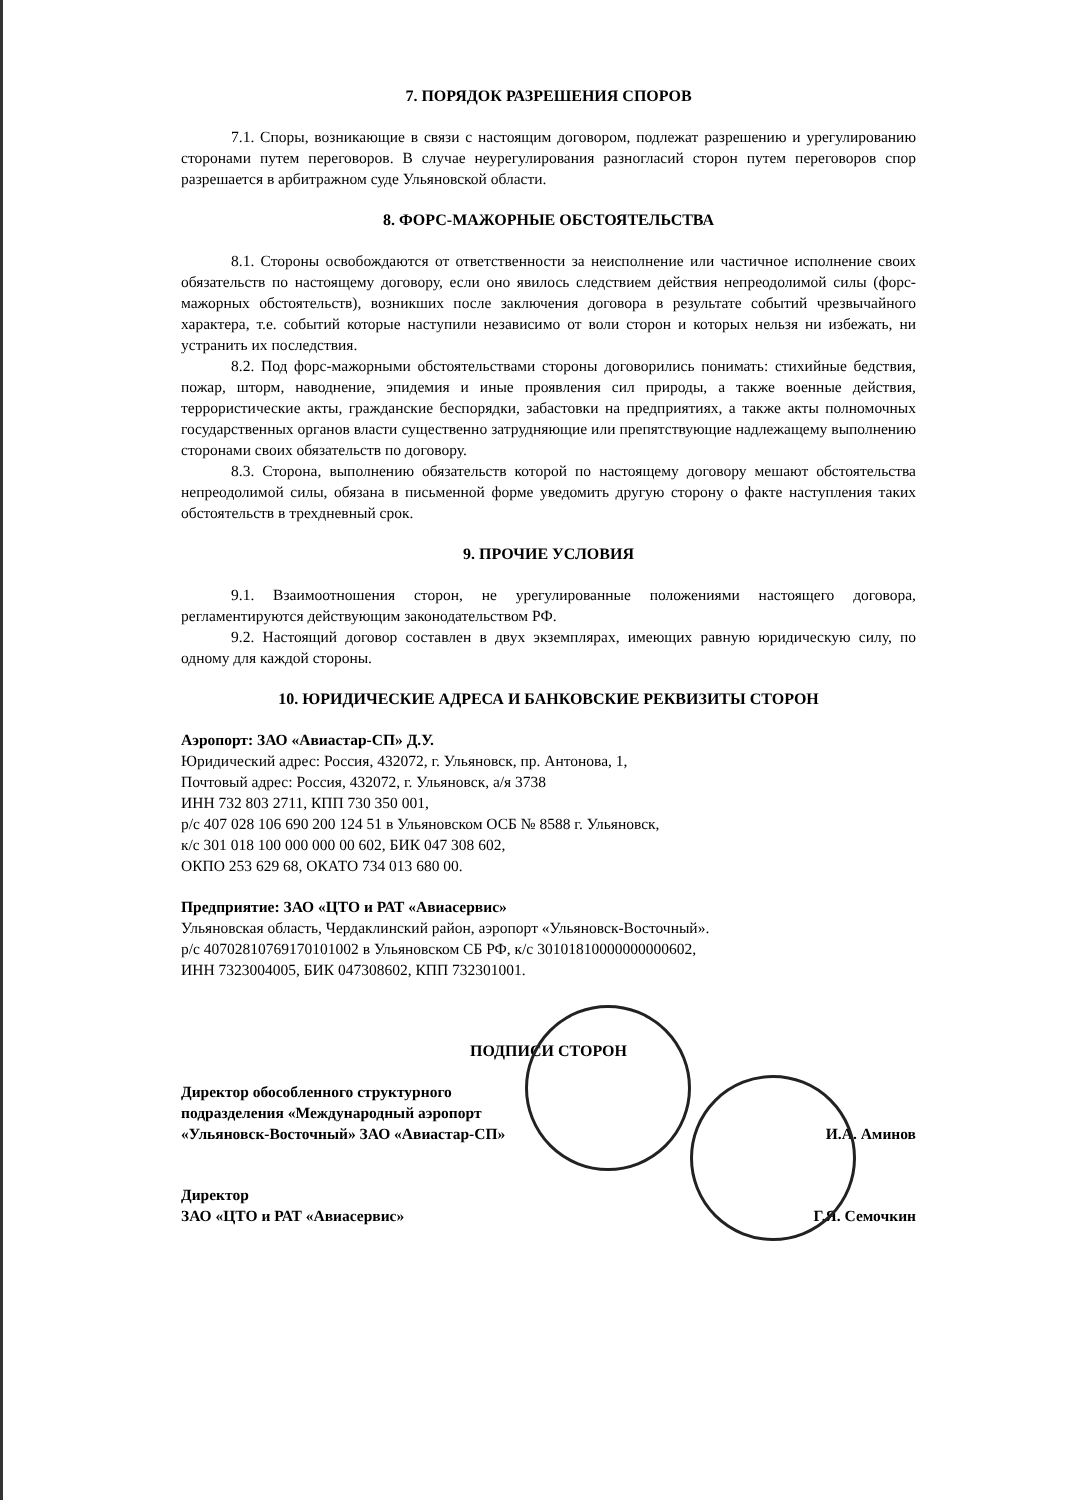7. ПОРЯДОК РАЗРЕШЕНИЯ СПОРОВ
7.1. Споры, возникающие в связи с настоящим договором, подлежат разрешению и урегулированию сторонами путем переговоров. В случае неурегулирования разногласий сторон путем переговоров спор разрешается в арбитражном суде Ульяновской области.
8. ФОРС-МАЖОРНЫЕ ОБСТОЯТЕЛЬСТВА
8.1. Стороны освобождаются от ответственности за неисполнение или частичное исполнение своих обязательств по настоящему договору, если оно явилось следствием действия непреодолимой силы (форс-мажорных обстоятельств), возникших после заключения договора в результате событий чрезвычайного характера, т.е. событий которые наступили независимо от воли сторон и которых нельзя ни избежать, ни устранить их последствия.
8.2. Под форс-мажорными обстоятельствами стороны договорились понимать: стихийные бедствия, пожар, шторм, наводнение, эпидемия и иные проявления сил природы, а также военные действия, террористические акты, гражданские беспорядки, забастовки на предприятиях, а также акты полномочных государственных органов власти существенно затрудняющие или препятствующие надлежащему выполнению сторонами своих обязательств по договору.
8.3. Сторона, выполнению обязательств которой по настоящему договору мешают обстоятельства непреодолимой силы, обязана в письменной форме уведомить другую сторону о факте наступления таких обстоятельств в трехдневный срок.
9. ПРОЧИЕ УСЛОВИЯ
9.1. Взаимоотношения сторон, не урегулированные положениями настоящего договора, регламентируются действующим законодательством РФ.
9.2. Настоящий договор составлен в двух экземплярах, имеющих равную юридическую силу, по одному для каждой стороны.
10. ЮРИДИЧЕСКИЕ АДРЕСА И БАНКОВСКИЕ РЕКВИЗИТЫ СТОРОН
Аэропорт: ЗАО «Авиастар-СП» Д.У.
Юридический адрес: Россия, 432072, г. Ульяновск, пр. Антонова, 1,
Почтовый адрес: Россия, 432072, г. Ульяновск, а/я 3738
ИНН 732 803 2711, КПП 730 350 001,
р/с 407 028 106 690 200 124 51 в Ульяновском ОСБ № 8588 г. Ульяновск,
к/с 301 018 100 000 000 00 602, БИК 047 308 602,
ОКПО 253 629 68, ОКАТО 734 013 680 00.
Предприятие: ЗАО «ЦТО и РАТ «Авиасервис»
Ульяновская область, Чердаклинский район, аэропорт «Ульяновск-Восточный».
р/с 40702810769170101002 в Ульяновском СБ РФ, к/с 30101810000000000602,
ИНН 7323004005, БИК 047308602, КПП 732301001.
ПОДПИСИ СТОРОН
Директор обособленного структурного
подразделения «Международный аэропорт
«Ульяновск-Восточный» ЗАО «Авиастар-СП» И.А. Аминов
Директор
ЗАО «ЦТО и РАТ «Авиасервис» Г.Я. Семочкин